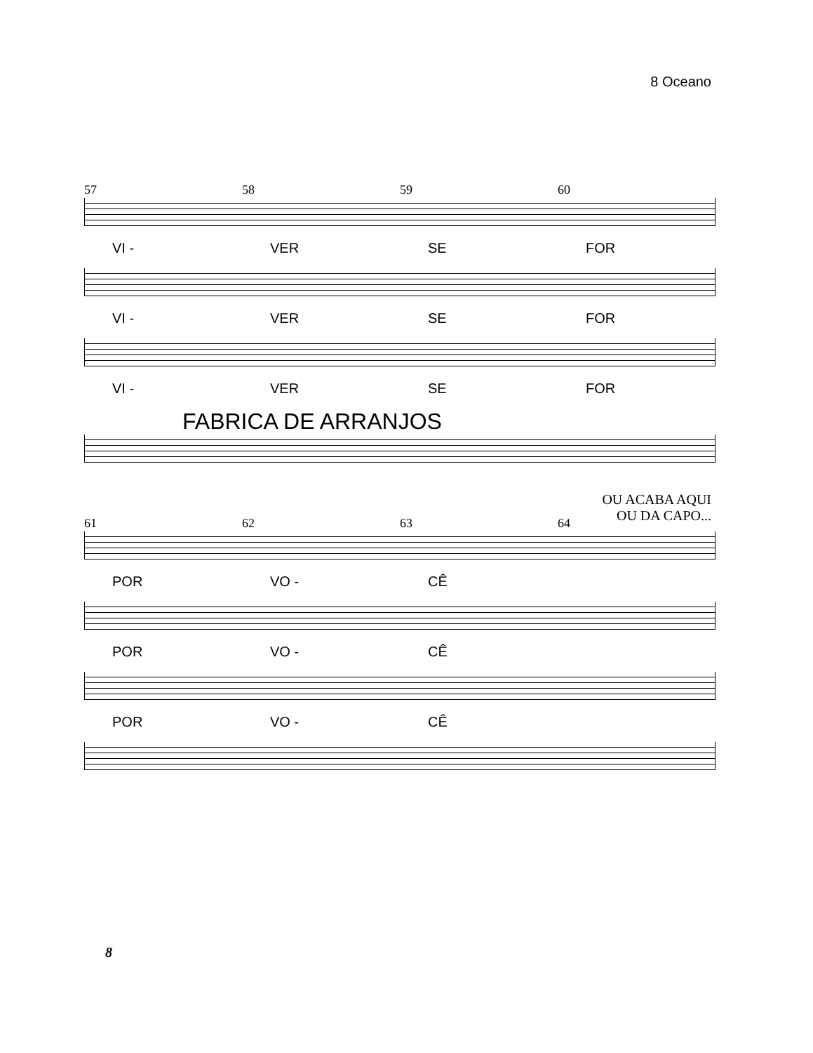8 Oceano
57 58 59 60
VI - VER SE FOR
VI - VER SE FOR
VI - VER SE FOR
FABRICA DE ARRANJOS
OU ACABA AQUI
OU DA CAPO...
61 62 63 64
POR VO - CÊ
POR VO - CÊ
POR VO - CÊ
8